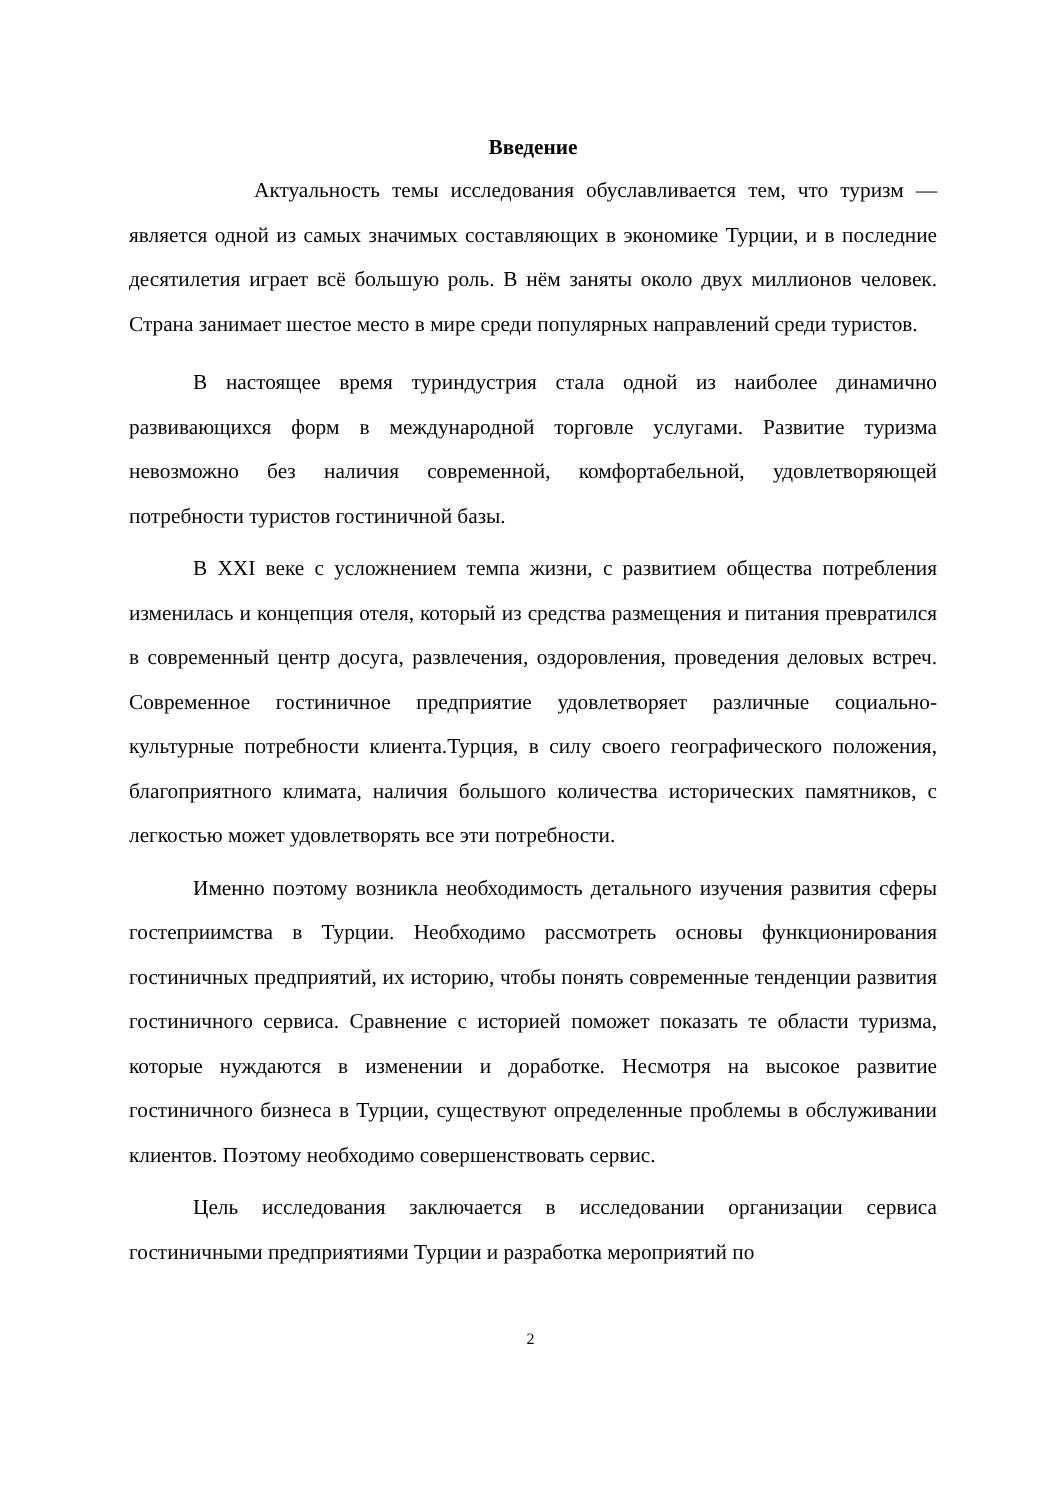Введение
Актуальность темы исследования обуславливается тем, что туризм — является одной из самых значимых составляющих в экономике Турции, и в последние десятилетия играет всё большую роль. В нём заняты около двух миллионов человек. Страна занимает шестое место в мире среди популярных направлений среди туристов.
В настоящее время туриндустрия стала одной из наиболее динамично развивающихся форм в международной торговле услугами. Развитие туризма невозможно без наличия современной, комфортабельной, удовлетворяющей потребности туристов гостиничной базы.
В XXI веке с усложнением темпа жизни, с развитием общества потребления изменилась и концепция отеля, который из средства размещения и питания превратился в современный центр досуга, развлечения, оздоровления, проведения деловых встреч. Современное гостиничное предприятие удовлетворяет различные социально- культурные потребности клиента.Турция, в силу своего географического положения, благоприятного климата, наличия большого количества исторических памятников, с легкостью может удовлетворять все эти потребности.
Именно поэтому возникла необходимость детального изучения развития сферы гостеприимства в Турции. Необходимо рассмотреть основы функционирования гостиничных предприятий, их историю, чтобы понять современные тенденции развития гостиничного сервиса. Сравнение с историей поможет показать те области туризма, которые нуждаются в изменении и доработке. Несмотря на высокое развитие гостиничного бизнеса в Турции, существуют определенные проблемы в обслуживании клиентов. Поэтому необходимо совершенствовать сервис.
Цель исследования заключается в исследовании организации сервиса гостиничными предприятиями Турции и разработка мероприятий по
2